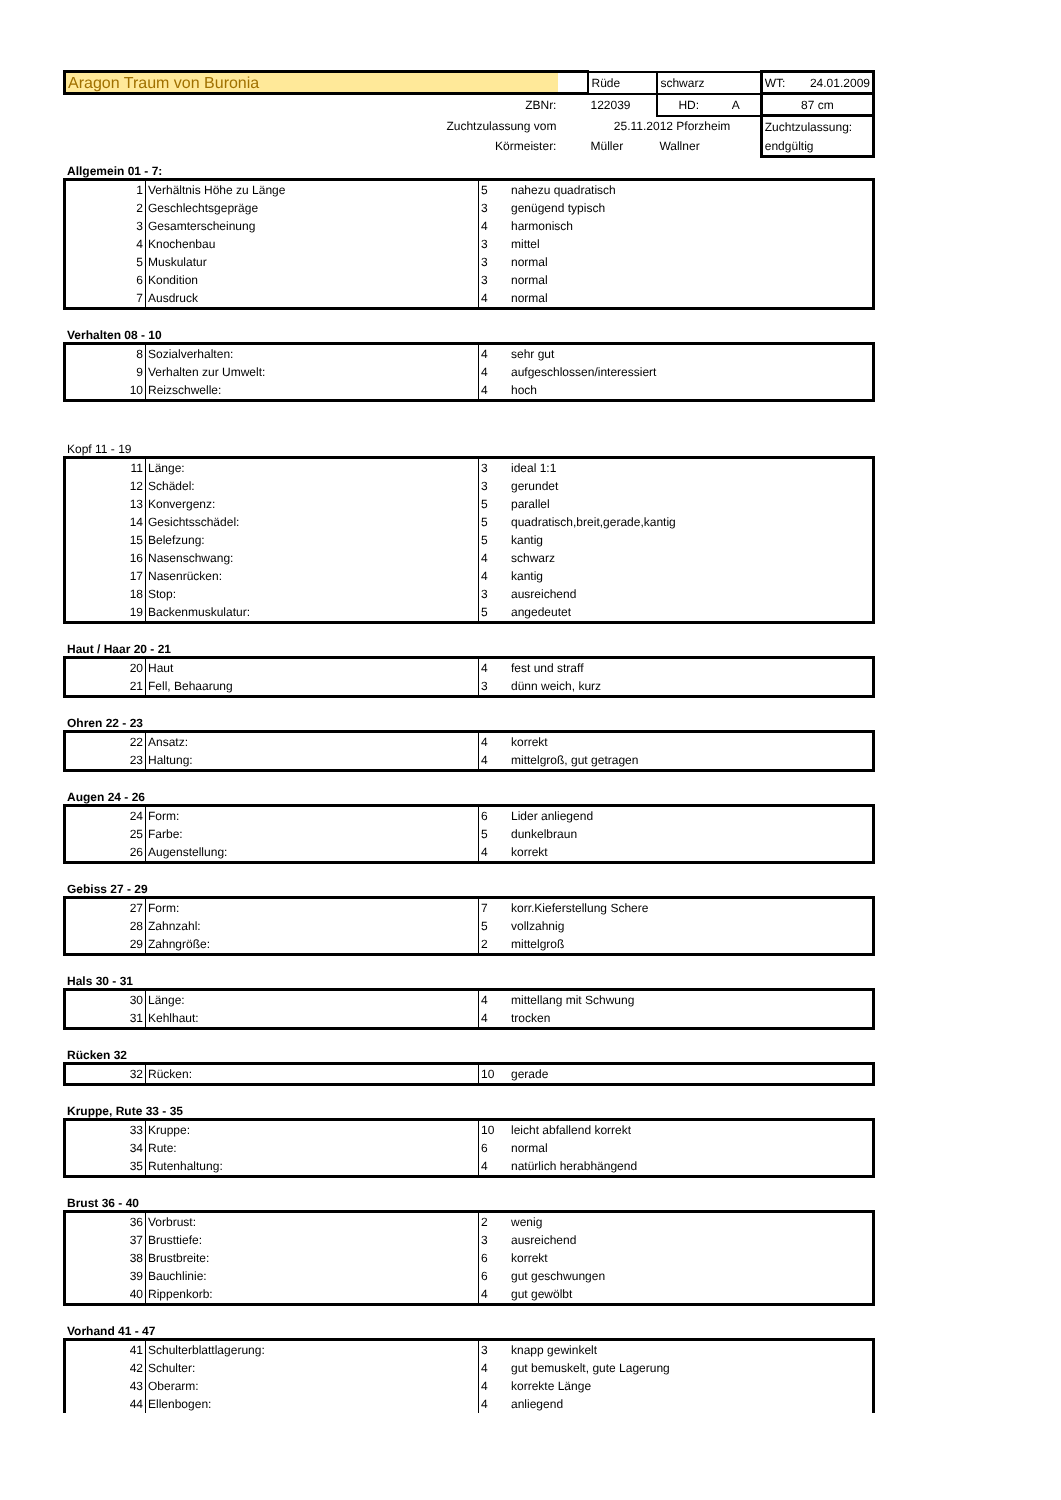| Aragon Traum von Buronia | | Rüde | schwarz | WT: 24.01.2009 |
| ZBNr: | | 122039 | HD: A | 87 cm |
| Zuchtzulassung vom | | 25.11.2012 Pforzheim | | Zuchtzulassung: |
| Körmeister: | | Müller | Wallner | endgültig |
Allgemein 01 - 7:
| 1 | Verhältnis Höhe zu Länge | 5 | nahezu quadratisch |
| 2 | Geschlechtsgepräge | 3 | genügend typisch |
| 3 | Gesamterscheinung | 4 | harmonisch |
| 4 | Knochenbau | 3 | mittel |
| 5 | Muskulatur | 3 | normal |
| 6 | Kondition | 3 | normal |
| 7 | Ausdruck | 4 | normal |
Verhalten 08 - 10
| 8 | Sozialverhalten: | 4 | sehr gut |
| 9 | Verhalten zur Umwelt: | 4 | aufgeschlossen/interessiert |
| 10 | Reizschwelle: | 4 | hoch |
Kopf 11 - 19
| 11 | Länge: | 3 | ideal 1:1 |
| 12 | Schädel: | 3 | gerundet |
| 13 | Konvergenz: | 5 | parallel |
| 14 | Gesichtsschädel: | 5 | quadratisch,breit,gerade,kantig |
| 15 | Belefzung: | 5 | kantig |
| 16 | Nasenschwang: | 4 | schwarz |
| 17 | Nasenrücken: | 4 | kantig |
| 18 | Stop: | 3 | ausreichend |
| 19 | Backenmuskulatur: | 5 | angedeutet |
Haut / Haar 20 - 21
| 20 | Haut | 4 | fest und straff |
| 21 | Fell, Behaarung | 3 | dünn weich, kurz |
Ohren 22 - 23
| 22 | Ansatz: | 4 | korrekt |
| 23 | Haltung: | 4 | mittelgroß, gut getragen |
Augen 24 - 26
| 24 | Form: | 6 | Lider anliegend |
| 25 | Farbe: | 5 | dunkelbraun |
| 26 | Augenstellung: | 4 | korrekt |
Gebiss 27 - 29
| 27 | Form: | 7 | korr.Kieferstellung Schere |
| 28 | Zahnzahl: | 5 | vollzahnig |
| 29 | Zahngröße: | 2 | mittelgroß |
Hals 30 - 31
| 30 | Länge: | 4 | mittellang mit Schwung |
| 31 | Kehlhaut: | 4 | trocken |
Rücken 32
| 32 | Rücken: | 10 | gerade |
Kruppe, Rute 33 - 35
| 33 | Kruppe: | 10 | leicht abfallend korrekt |
| 34 | Rute: | 6 | normal |
| 35 | Rutenhaltung: | 4 | natürlich herabhängend |
Brust 36 - 40
| 36 | Vorbrust: | 2 | wenig |
| 37 | Brusttiefe: | 3 | ausreichend |
| 38 | Brustbreite: | 6 | korrekt |
| 39 | Bauchlinie: | 6 | gut geschwungen |
| 40 | Rippenkorb: | 4 | gut gewölbt |
Vorhand 41 - 47
| 41 | Schulterblattlagerung: | 3 | knapp gewinkelt |
| 42 | Schulter: | 4 | gut bemuskelt, gute Lagerung |
| 43 | Oberarm: | 4 | korrekte Länge |
| 44 | Ellenbogen: | 4 | anliegend |